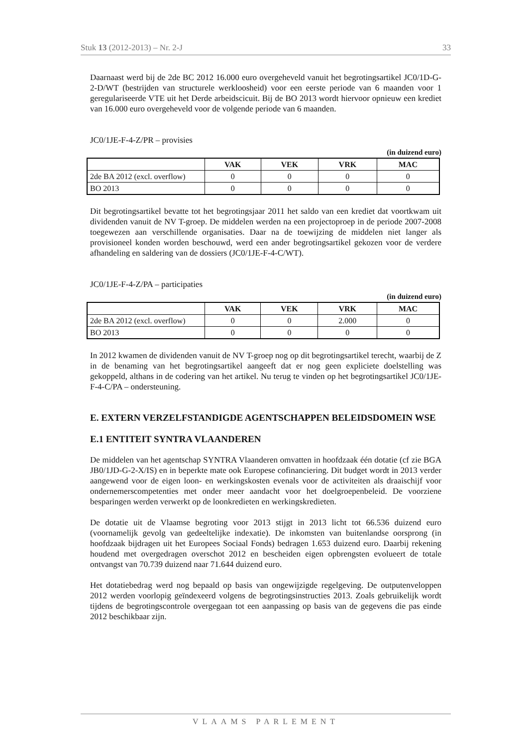Stuk 13 (2012-2013) – Nr. 2-J 33
Daarnaast werd bij de 2de BC 2012 16.000 euro overgeheveld vanuit het begrotingsartikel JC0/1D-G-2-D/WT (bestrijden van structurele werkloosheid) voor een eerste periode van 6 maanden voor 1 geregulariseerde VTE uit het Derde arbeidscicuit. Bij de BO 2013 wordt hiervoor opnieuw een krediet van 16.000 euro overgeheveld voor de volgende periode van 6 maanden.
JC0/1JE-F-4-Z/PR – provisies
(in duizend euro)
| | VAK | VEK | VRK | MAC |
| --- | --- | --- | --- | --- |
| 2de BA 2012 (excl. overflow) | 0 | 0 | 0 | 0 |
| BO 2013 | 0 | 0 | 0 | 0 |
Dit begrotingsartikel bevatte tot het begrotingsjaar 2011 het saldo van een krediet dat voortkwam uit dividenden vanuit de NV T-groep. De middelen werden na een projectoproep in de periode 2007-2008 toegewezen aan verschillende organisaties. Daar na de toewijzing de middelen niet langer als provisioneel konden worden beschouwd, werd een ander begrotingsartikel gekozen voor de verdere afhandeling en saldering van de dossiers (JC0/1JE-F-4-C/WT).
JC0/1JE-F-4-Z/PA – participaties
(in duizend euro)
| | VAK | VEK | VRK | MAC |
| --- | --- | --- | --- | --- |
| 2de BA 2012 (excl. overflow) | 0 | 0 | 2.000 | 0 |
| BO 2013 | 0 | 0 | 0 | 0 |
In 2012 kwamen de dividenden vanuit de NV T-groep nog op dit begrotingsartikel terecht, waarbij de Z in de benaming van het begrotingsartikel aangeeft dat er nog geen expliciete doelstelling was gekoppeld, althans in de codering van het artikel. Nu terug te vinden op het begrotingsartikel JC0/1JE-F-4-C/PA – ondersteuning.
E. EXTERN VERZELFSTANDIGDE AGENTSCHAPPEN BELEIDSDOMEIN WSE
E.1 ENTITEIT SYNTRA VLAANDEREN
De middelen van het agentschap SYNTRA Vlaanderen omvatten in hoofdzaak één dotatie (cf zie BGA JB0/1JD-G-2-X/IS) en in beperkte mate ook Europese cofinanciering. Dit budget wordt in 2013 verder aangewend voor de eigen loon- en werkingskosten evenals voor de activiteiten als draaischijf voor ondernemerscompetenties met onder meer aandacht voor het doelgroepenbeleid. De voorziene besparingen werden verwerkt op de loonkredieten en werkingskredieten.
De dotatie uit de Vlaamse begroting voor 2013 stijgt in 2013 licht tot 66.536 duizend euro (voornamelijk gevolg van gedeeltelijke indexatie). De inkomsten van buitenlandse oorsprong (in hoofdzaak bijdragen uit het Europees Sociaal Fonds) bedragen 1.653 duizend euro. Daarbij rekening houdend met overgedragen overschot 2012 en bescheiden eigen opbrengsten evolueert de totale ontvangst van 70.739 duizend naar 71.644 duizend euro.
Het dotatiebedrag werd nog bepaald op basis van ongewijzigde regelgeving. De outputenveloppen 2012 werden voorlopig geïndexeerd volgens de begrotingsinstructies 2013. Zoals gebruikelijk wordt tijdens de begrotingscontrole overgegaan tot een aanpassing op basis van de gegevens die pas einde 2012 beschikbaar zijn.
VLAAMS PARLEMENT